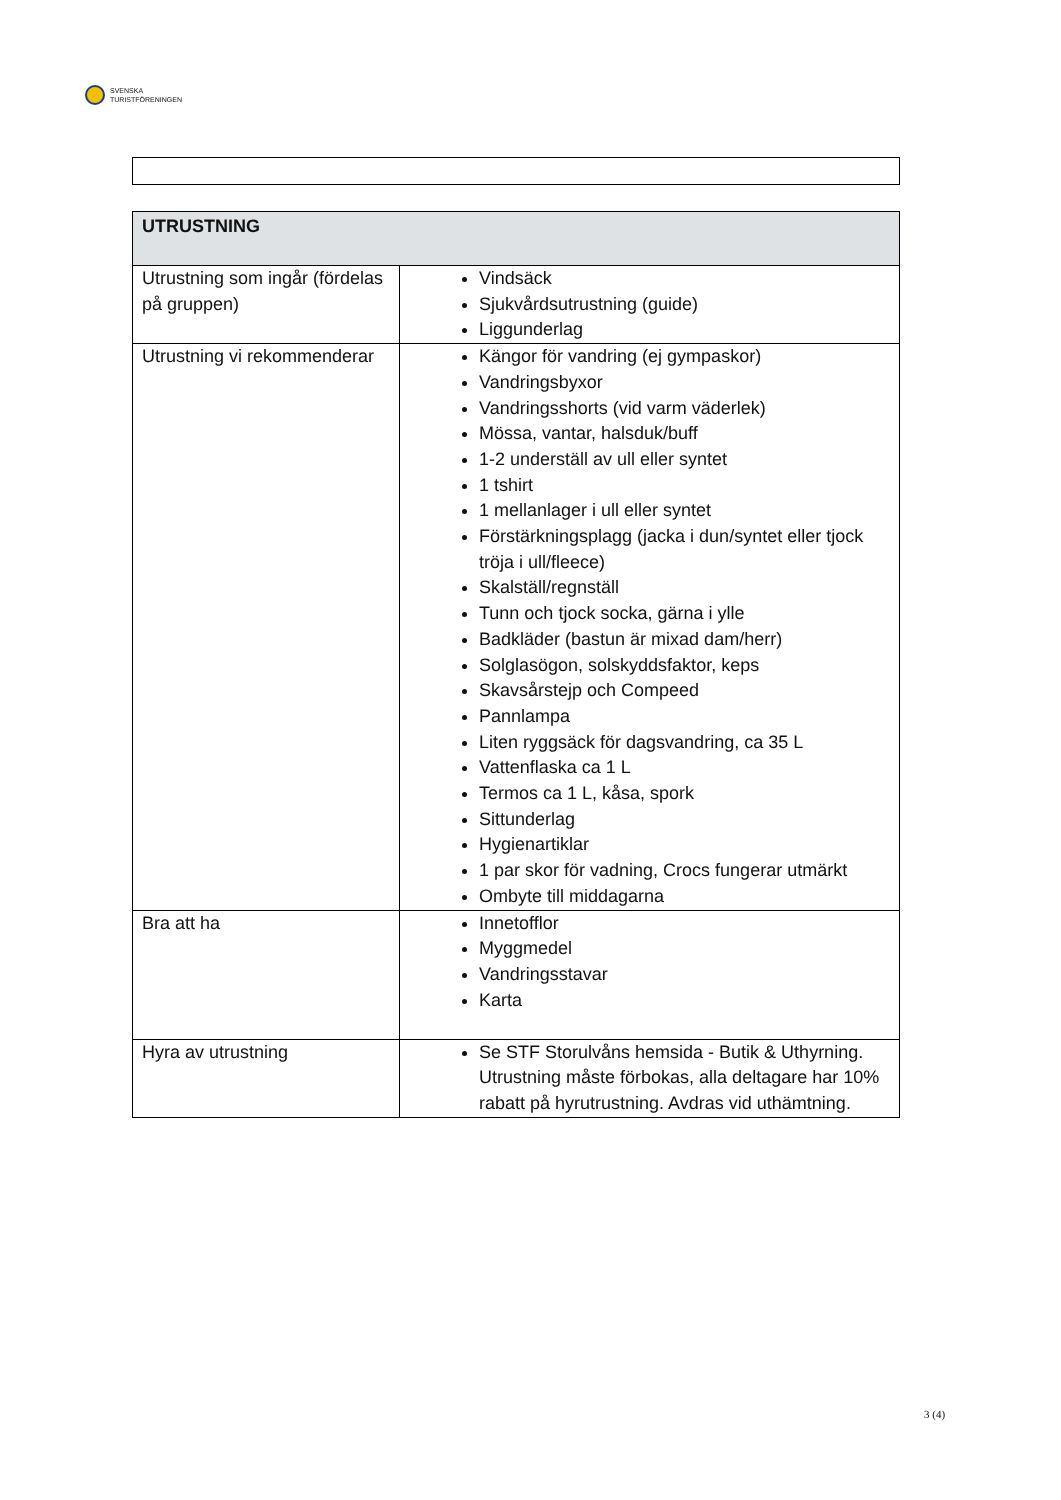SVENSKA
TURISTFÖRENINGEN
| UTRUSTNING | |
| --- | --- |
| Utrustning som ingår (fördelas på gruppen) | Vindsäck Sjukvårdsutrustning (guide) Liggunderlag |
| Utrustning vi rekommenderar | Kängor för vandring (ej gympaskor) Vandringsbyxor Vandringsshorts (vid varm väderlek) Mössa, vantar, halsduk/buff 1-2 underställ av ull eller syntet 1 tshirt 1 mellanlager i ull eller syntet Förstärkningsplagg (jacka i dun/syntet eller tjock tröja i ull/fleece) Skalställ/regnställ Tunn och tjock socka, gärna i ylle Badkläder (bastun är mixad dam/herr) Solglasögon, solskyddsfaktor, keps Skavsårstejp och Compeed Pannlampa Liten ryggsäck för dagsvandring, ca 35 L Vattenflaska ca 1 L Termos ca 1 L, kåsa, spork Sittunderlag Hygienartiklar 1 par skor för vadning, Crocs fungerar utmärkt Ombyte till middagarna |
| Bra att ha | Innetofflor Myggmedel Vandringsstavar Karta |
| Hyra av utrustning | Se STF Storulvåns hemsida - Butik & Uthyrning. Utrustning måste förbokas, alla deltagare har 10% rabatt på hyrutrustning. Avdras vid uthämtning. |
3 (4)